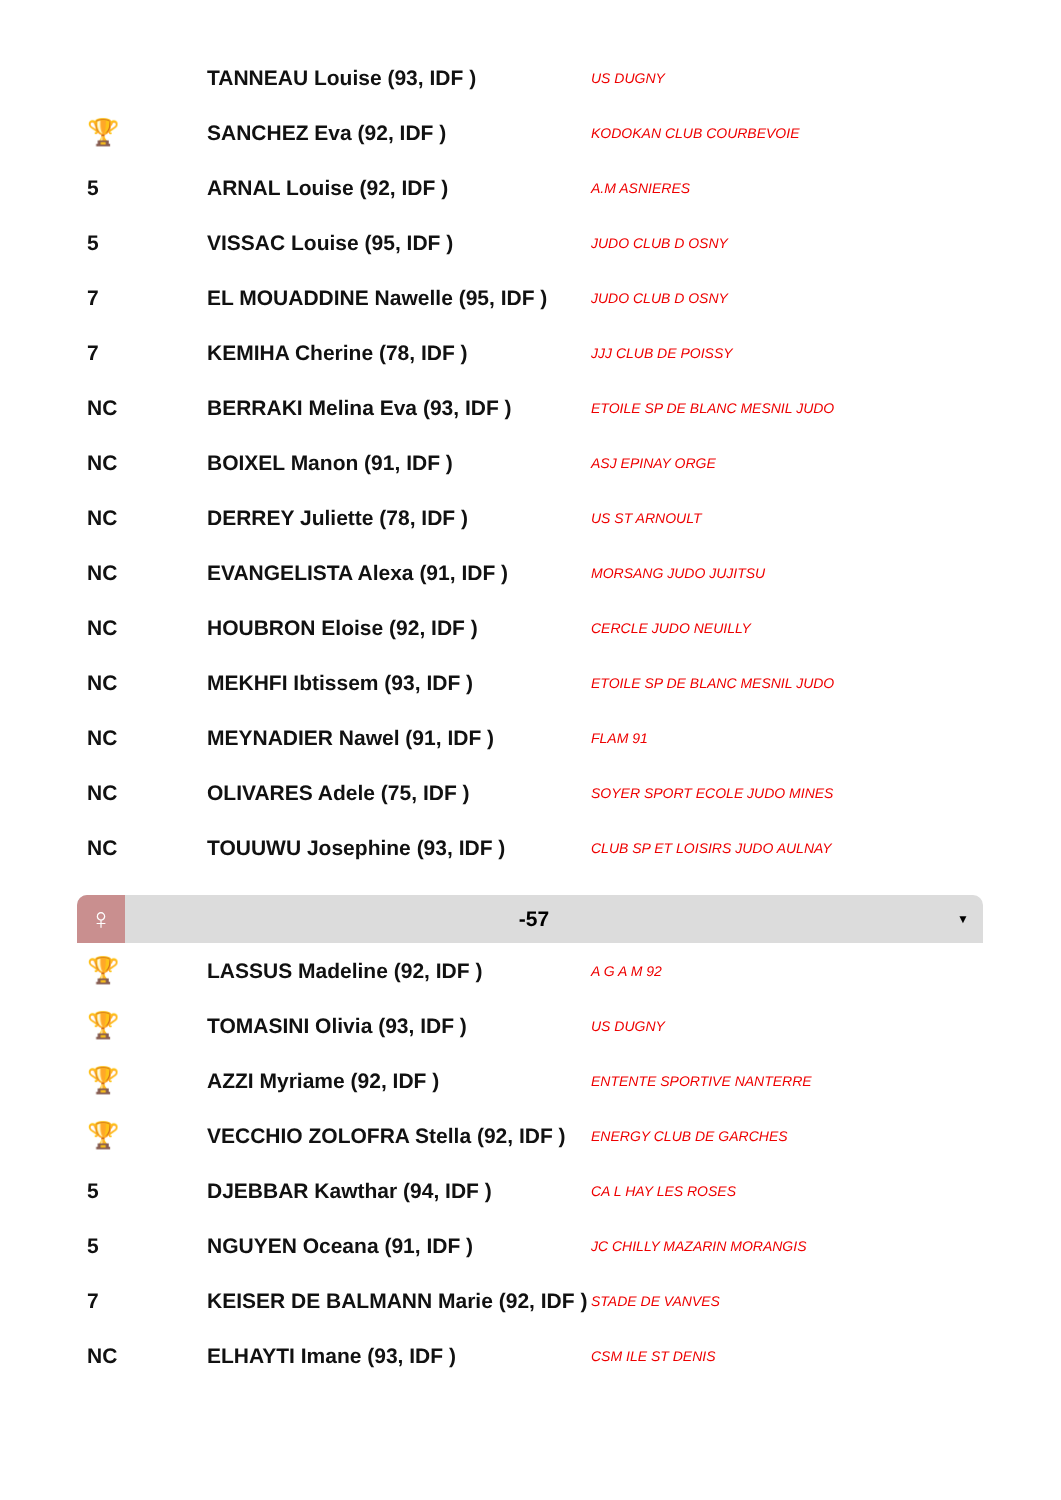| | TANNEAU Louise (93, IDF ) | US DUGNY |
| 🏆 | SANCHEZ Eva (92, IDF ) | KODOKAN CLUB COURBEVOIE |
| 5 | ARNAL Louise (92, IDF ) | A.M ASNIERES |
| 5 | VISSAC Louise (95, IDF ) | JUDO CLUB D OSNY |
| 7 | EL MOUADDINE Nawelle (95, IDF ) | JUDO CLUB D OSNY |
| 7 | KEMIHA Cherine (78, IDF ) | JJJ CLUB DE POISSY |
| NC | BERRAKI Melina Eva (93, IDF ) | ETOILE SP DE BLANC MESNIL JUDO |
| NC | BOIXEL Manon (91, IDF ) | ASJ EPINAY ORGE |
| NC | DERREY Juliette (78, IDF ) | US ST ARNOULT |
| NC | EVANGELISTA Alexa (91, IDF ) | MORSANG JUDO JUJITSU |
| NC | HOUBRON Eloise (92, IDF ) | CERCLE JUDO NEUILLY |
| NC | MEKHFI Ibtissem (93, IDF ) | ETOILE SP DE BLANC MESNIL JUDO |
| NC | MEYNADIER Nawel (91, IDF ) | FLAM 91 |
| NC | OLIVARES Adele (75, IDF ) | SOYER SPORT ECOLE JUDO MINES |
| NC | TOUUWU Josephine (93, IDF ) | CLUB SP ET LOISIRS JUDO AULNAY |
♀
-57
▼
| 🏆 | LASSUS Madeline (92, IDF ) | A G A M 92 |
| 🏆 | TOMASINI Olivia (93, IDF ) | US DUGNY |
| 🏆 | AZZI Myriame (92, IDF ) | ENTENTE SPORTIVE NANTERRE |
| 🏆 | VECCHIO ZOLOFRA Stella (92, IDF ) | ENERGY CLUB DE GARCHES |
| 5 | DJEBBAR Kawthar (94, IDF ) | CA L HAY LES ROSES |
| 5 | NGUYEN Oceana (91, IDF ) | JC CHILLY MAZARIN MORANGIS |
| 7 | KEISER DE BALMANN Marie (92, IDF ) | STADE DE VANVES |
| NC | ELHAYTI Imane (93, IDF ) | CSM ILE ST DENIS |